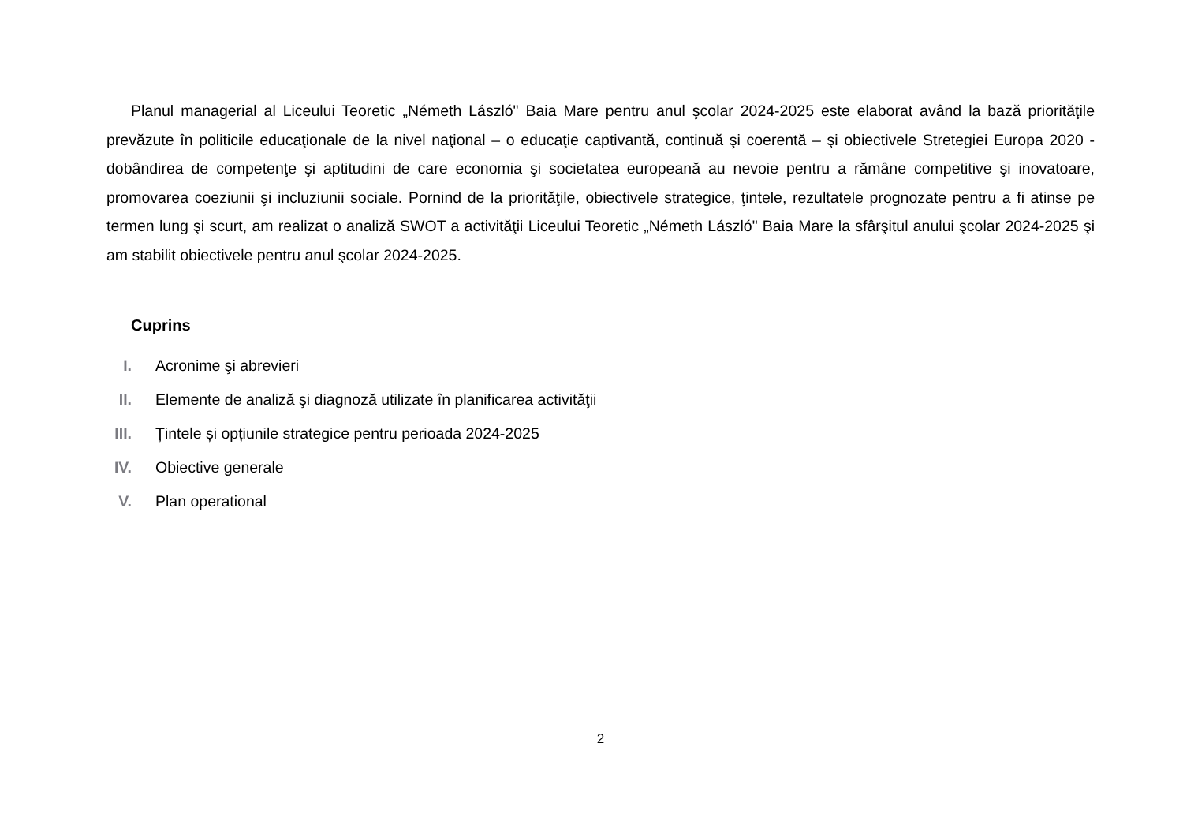Planul managerial al Liceului Teoretic „Németh László" Baia Mare pentru anul şcolar 2024-2025 este elaborat având la bază priorităţile prevăzute în politicile educaţionale de la nivel naţional – o educaţie captivantă, continuă şi coerentă – şi obiectivele Stretegiei Europa 2020 - dobândirea de competenţe şi aptitudini de care economia şi societatea europeană au nevoie pentru a rămâne competitive şi inovatoare, promovarea coeziunii şi incluziunii sociale. Pornind de la priorităţile, obiectivele strategice, ţintele, rezultatele prognozate pentru a fi atinse pe termen lung şi scurt, am realizat o analiză SWOT a activităţii Liceului Teoretic „Németh László" Baia Mare la sfârşitul anului şcolar 2024-2025 şi am stabilit obiectivele pentru anul şcolar 2024-2025.
Cuprins
I. Acronime şi abrevieri
II. Elemente de analiză şi diagnoză utilizate în planificarea activităţii
III. Țintele și opțiunile strategice pentru perioada 2024-2025
IV. Obiective generale
V. Plan operational
2